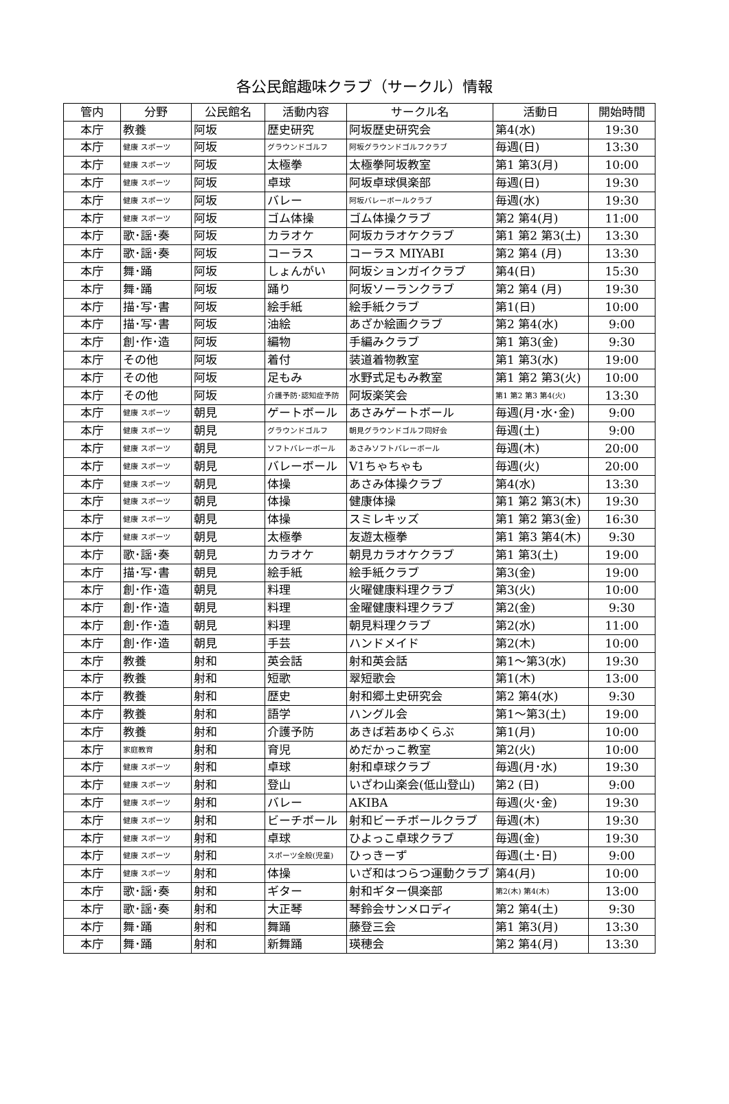各公民館趣味クラブ（サークル）情報
| 管内 | 分野 | 公民館名 | 活動内容 | サークル名 | 活動日 | 開始時間 |
| --- | --- | --- | --- | --- | --- | --- |
| 本庁 | 教養 | 阿坂 | 歴史研究 | 阿坂歴史研究会 | 第4(水) | 19:30 |
| 本庁 | 健康 スポーツ | 阿坂 | グラウンドゴルフ | 阿坂グラウンドゴルフクラブ | 毎週(日) | 13:30 |
| 本庁 | 健康 スポーツ | 阿坂 | 太極拳 | 太極拳阿坂教室 | 第1 第3(月) | 10:00 |
| 本庁 | 健康 スポーツ | 阿坂 | 卓球 | 阿坂卓球倶楽部 | 毎週(日) | 19:30 |
| 本庁 | 健康 スポーツ | 阿坂 | バレー | 阿坂バレーボールクラブ | 毎週(水) | 19:30 |
| 本庁 | 健康 スポーツ | 阿坂 | ゴム体操 | ゴム体操クラブ | 第2 第4(月) | 11:00 |
| 本庁 | 歌･謡･奏 | 阿坂 | カラオケ | 阿坂カラオケクラブ | 第1 第2 第3(土) | 13:30 |
| 本庁 | 歌･謡･奏 | 阿坂 | コーラス | コーラス MIYABI | 第2 第4 (月) | 13:30 |
| 本庁 | 舞･踊 | 阿坂 | しょんがい | 阿坂ションガイクラブ | 第4(日) | 15:30 |
| 本庁 | 舞･踊 | 阿坂 | 踊り | 阿坂ソーランクラブ | 第2 第4 (月) | 19:30 |
| 本庁 | 描･写･書 | 阿坂 | 絵手紙 | 絵手紙クラブ | 第1(日) | 10:00 |
| 本庁 | 描･写･書 | 阿坂 | 油絵 | あざか絵画クラブ | 第2 第4(水) | 9:00 |
| 本庁 | 創･作･造 | 阿坂 | 編物 | 手編みクラブ | 第1 第3(金) | 9:30 |
| 本庁 | その他 | 阿坂 | 着付 | 装道着物教室 | 第1 第3(水) | 19:00 |
| 本庁 | その他 | 阿坂 | 足もみ | 水野式足もみ教室 | 第1 第2 第3(火) | 10:00 |
| 本庁 | その他 | 阿坂 | 介護予防･認知症予防 | 阿坂楽笑会 | 第1 第2 第3 第4(火) | 13:30 |
| 本庁 | 健康 スポーツ | 朝見 | ゲートボール | あさみゲートボール | 毎週(月･水･金) | 9:00 |
| 本庁 | 健康 スポーツ | 朝見 | グラウンドゴルフ | 朝見グラウンドゴルフ同好会 | 毎週(土) | 9:00 |
| 本庁 | 健康 スポーツ | 朝見 | ソフトバレーボール | あさみソフトバレーボール | 毎週(木) | 20:00 |
| 本庁 | 健康 スポーツ | 朝見 | バレーボール | V1ちゃちゃも | 毎週(火) | 20:00 |
| 本庁 | 健康 スポーツ | 朝見 | 体操 | あさみ体操クラブ | 第4(水) | 13:30 |
| 本庁 | 健康 スポーツ | 朝見 | 体操 | 健康体操 | 第1 第2 第3(木) | 19:30 |
| 本庁 | 健康 スポーツ | 朝見 | 体操 | スミレキッズ | 第1 第2 第3(金) | 16:30 |
| 本庁 | 健康 スポーツ | 朝見 | 太極拳 | 友遊太極拳 | 第1 第3 第4(木) | 9:30 |
| 本庁 | 歌･謡･奏 | 朝見 | カラオケ | 朝見カラオケクラブ | 第1 第3(土) | 19:00 |
| 本庁 | 描･写･書 | 朝見 | 絵手紙 | 絵手紙クラブ | 第3(金) | 19:00 |
| 本庁 | 創･作･造 | 朝見 | 料理 | 火曜健康料理クラブ | 第3(火) | 10:00 |
| 本庁 | 創･作･造 | 朝見 | 料理 | 金曜健康料理クラブ | 第2(金) | 9:30 |
| 本庁 | 創･作･造 | 朝見 | 料理 | 朝見料理クラブ | 第2(水) | 11:00 |
| 本庁 | 創･作･造 | 朝見 | 手芸 | ハンドメイド | 第2(木) | 10:00 |
| 本庁 | 教養 | 射和 | 英会話 | 射和英会話 | 第1～第3(水) | 19:30 |
| 本庁 | 教養 | 射和 | 短歌 | 翠短歌会 | 第1(木) | 13:00 |
| 本庁 | 教養 | 射和 | 歴史 | 射和郷土史研究会 | 第2 第4(水) | 9:30 |
| 本庁 | 教養 | 射和 | 語学 | ハングル会 | 第1～第3(土) | 19:00 |
| 本庁 | 教養 | 射和 | 介護予防 | あきば若あゆくらぶ | 第1(月) | 10:00 |
| 本庁 | 家庭教育 | 射和 | 育児 | めだかっこ教室 | 第2(火) | 10:00 |
| 本庁 | 健康 スポーツ | 射和 | 卓球 | 射和卓球クラブ | 毎週(月･水) | 19:30 |
| 本庁 | 健康 スポーツ | 射和 | 登山 | いざわ山楽会(低山登山) | 第2 (日) | 9:00 |
| 本庁 | 健康 スポーツ | 射和 | バレー | AKIBA | 毎週(火･金) | 19:30 |
| 本庁 | 健康 スポーツ | 射和 | ビーチボール | 射和ビーチボールクラブ | 毎週(木) | 19:30 |
| 本庁 | 健康 スポーツ | 射和 | 卓球 | ひよっこ卓球クラブ | 毎週(金) | 19:30 |
| 本庁 | 健康 スポーツ | 射和 | スポーツ全般(児童) | ひっきーず | 毎週(土･日) | 9:00 |
| 本庁 | 健康 スポーツ | 射和 | 体操 | いざ和はつらつ運動クラブ | 第4(月) | 10:00 |
| 本庁 | 歌･謡･奏 | 射和 | ギター | 射和ギター倶楽部 | 第2(木) 第4(木) | 13:00 |
| 本庁 | 歌･謡･奏 | 射和 | 大正琴 | 琴鈴会サンメロディ | 第2 第4(土) | 9:30 |
| 本庁 | 舞･踊 | 射和 | 舞踊 | 藤登三会 | 第1 第3(月) | 13:30 |
| 本庁 | 舞･踊 | 射和 | 新舞踊 | 瑛穂会 | 第2 第4(月) | 13:30 |